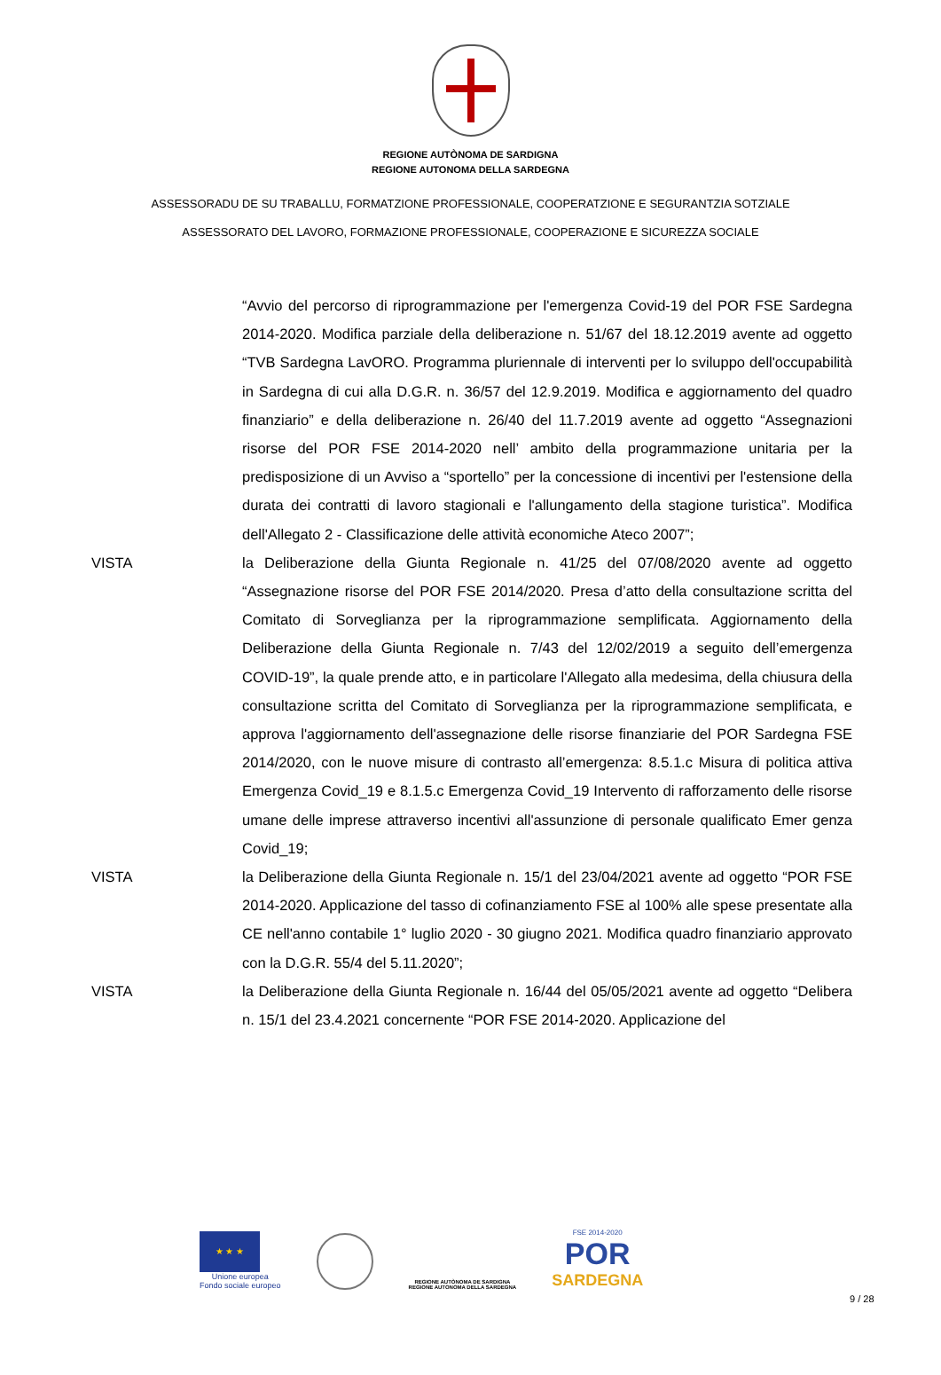REGIONE AUTÒNOMA DE SARDIGNA
REGIONE AUTONOMA DELLA SARDEGNA
ASSESSORADU DE SU TRABALLU, FORMATZIONE PROFESSIONALE, COOPERATZIONE E SEGURANTZIA SOTZIALE
ASSESSORATO DEL LAVORO, FORMAZIONE PROFESSIONALE, COOPERAZIONE E SICUREZZA SOCIALE
“Avvio del percorso di riprogrammazione per l'emergenza Covid-19 del POR FSE Sardegna 2014-2020. Modifica parziale della deliberazione n. 51/67 del 18.12.2019 avente ad oggetto “TVB Sardegna LavORO. Programma pluriennale di interventi per lo sviluppo dell'occupabilità in Sardegna di cui alla D.G.R. n. 36/57 del 12.9.2019. Modifica e aggiornamento del quadro finanziario” e della deliberazione n. 26/40 del 11.7.2019 avente ad oggetto “Assegnazioni risorse del POR FSE 2014-2020 nell’ ambito della programmazione unitaria per la predisposizione di un Avviso a “sportello” per la concessione di incentivi per l'estensione della durata dei contratti di lavoro stagionali e l'allungamento della stagione turistica”. Modifica dell'Allegato 2 - Classificazione delle attività economiche Ateco 2007”;
VISTA la Deliberazione della Giunta Regionale n. 41/25 del 07/08/2020 avente ad oggetto “Assegnazione risorse del POR FSE 2014/2020. Presa d’atto della consultazione scritta del Comitato di Sorveglianza per la riprogrammazione semplificata. Aggiornamento della Deliberazione della Giunta Regionale n. 7/43 del 12/02/2019 a seguito dell’emergenza COVID-19”, la quale prende atto, e in particolare l'Allegato alla medesima, della chiusura della consultazione scritta del Comitato di Sorveglianza per la riprogrammazione semplificata, e approva l'aggiornamento dell'assegnazione delle risorse finanziarie del POR Sardegna FSE 2014/2020, con le nuove misure di contrasto all’emergenza: 8.5.1.c Misura di politica attiva Emergenza Covid_19 e 8.1.5.c Emergenza Covid_19 Intervento di rafforzamento delle risorse umane delle imprese attraverso incentivi all'assunzione di personale qualificato Emer genza Covid_19;
VISTA la Deliberazione della Giunta Regionale n. 15/1 del 23/04/2021 avente ad oggetto “POR FSE 2014-2020. Applicazione del tasso di cofinanziamento FSE al 100% alle spese presentate alla CE nell'anno contabile 1° luglio 2020 - 30 giugno 2021. Modifica quadro finanziario approvato con la D.G.R. 55/4 del 5.11.2020”;
VISTA la Deliberazione della Giunta Regionale n. 16/44 del 05/05/2021 avente ad oggetto “Delibera n. 15/1 del 23.4.2021 concernente “POR FSE 2014-2020. Applicazione del
★ ★ ★
Unione europea
Fondo sociale europeo
REGIONE AUTÒNOMA DE SARDIGNA
REGIONE AUTONOMA DELLA SARDEGNA
FSE 2014-2020
POR
SARDEGNA
9 / 28